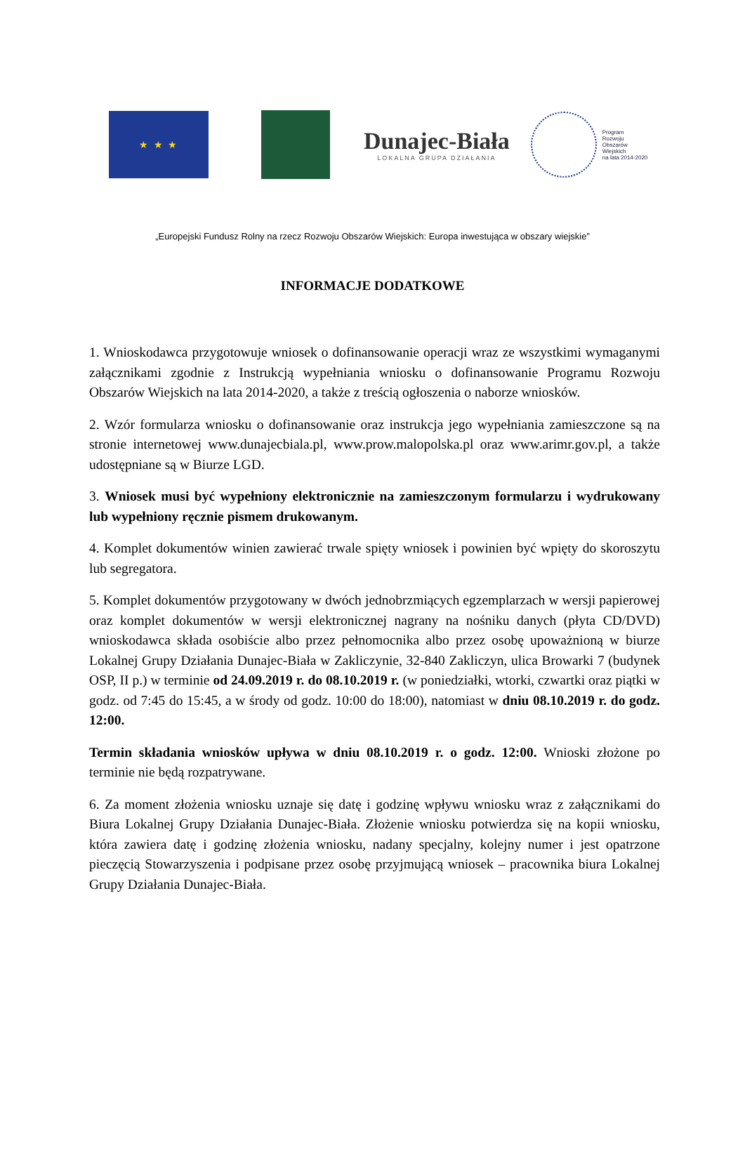★ ★ ★
Dunajec-Biała
LOKALNA GRUPA DZIAŁANIA
Program
Rozwoju
Obszarów
Wiejskich
na lata 2014-2020
„Europejski Fundusz Rolny na rzecz Rozwoju Obszarów Wiejskich: Europa inwestująca w obszary wiejskie”
INFORMACJE DODATKOWE
1. Wnioskodawca przygotowuje wniosek o dofinansowanie operacji wraz ze wszystkimi wymaganymi załącznikami zgodnie z Instrukcją wypełniania wniosku o dofinansowanie Programu Rozwoju Obszarów Wiejskich na lata 2014-2020, a także z treścią ogłoszenia o naborze wniosków.
2. Wzór formularza wniosku o dofinansowanie oraz instrukcja jego wypełniania zamieszczone są na stronie internetowej www.dunajecbiala.pl, www.prow.malopolska.pl oraz www.arimr.gov.pl, a także udostępniane są w Biurze LGD.
3. Wniosek musi być wypełniony elektronicznie na zamieszczonym formularzu i wydrukowany lub wypełniony ręcznie pismem drukowanym.
4. Komplet dokumentów winien zawierać trwale spięty wniosek i powinien być wpięty do skoroszytu lub segregatora.
5. Komplet dokumentów przygotowany w dwóch jednobrzmiących egzemplarzach w wersji papierowej oraz komplet dokumentów w wersji elektronicznej nagrany na nośniku danych (płyta CD/DVD) wnioskodawca składa osobiście albo przez pełnomocnika albo przez osobę upoważnioną w biurze Lokalnej Grupy Działania Dunajec-Biała w Zakliczynie, 32-840 Zakliczyn, ulica Browarki 7 (budynek OSP, II p.) w terminie od 24.09.2019 r. do 08.10.2019 r. (w poniedziałki, wtorki, czwartki oraz piątki w godz. od 7:45 do 15:45, a w środy od godz. 10:00 do 18:00), natomiast w dniu 08.10.2019 r. do godz. 12:00.
Termin składania wniosków upływa w dniu 08.10.2019 r. o godz. 12:00. Wnioski złożone po terminie nie będą rozpatrywane.
6. Za moment złożenia wniosku uznaje się datę i godzinę wpływu wniosku wraz z załącznikami do Biura Lokalnej Grupy Działania Dunajec-Biała. Złożenie wniosku potwierdza się na kopii wniosku, która zawiera datę i godzinę złożenia wniosku, nadany specjalny, kolejny numer i jest opatrzone pieczęcią Stowarzyszenia i podpisane przez osobę przyjmującą wniosek – pracownika biura Lokalnej Grupy Działania Dunajec-Biała.